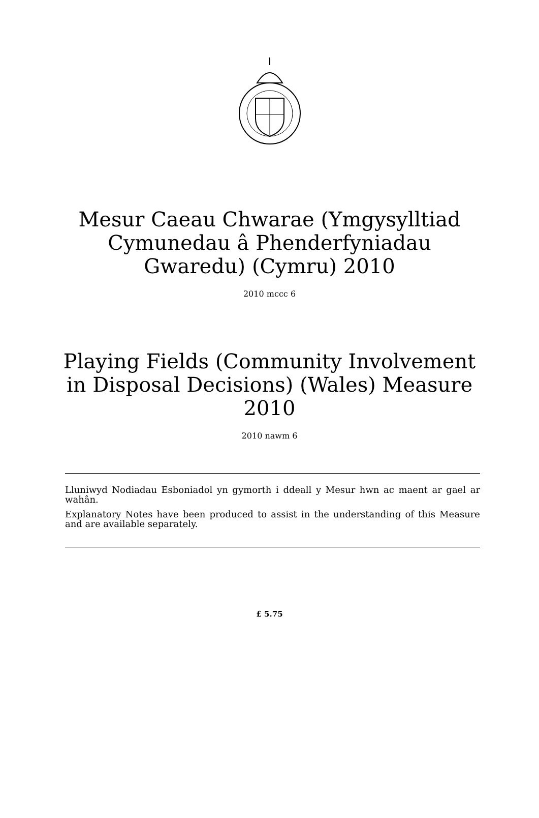Mesur Caeau Chwarae (Ymgysylltiad
Cymunedau â Phenderfyniadau
Gwaredu) (Cymru) 2010
2010 mccc 6
Playing Fields (Community Involvement
in Disposal Decisions) (Wales) Measure
2010
2010 nawm 6
Lluniwyd Nodiadau Esboniadol yn gymorth i ddeall y Mesur hwn ac maent ar gael ar wahân.
Explanatory Notes have been produced to assist in the understanding of this Measure and are available separately.
£ 5.75